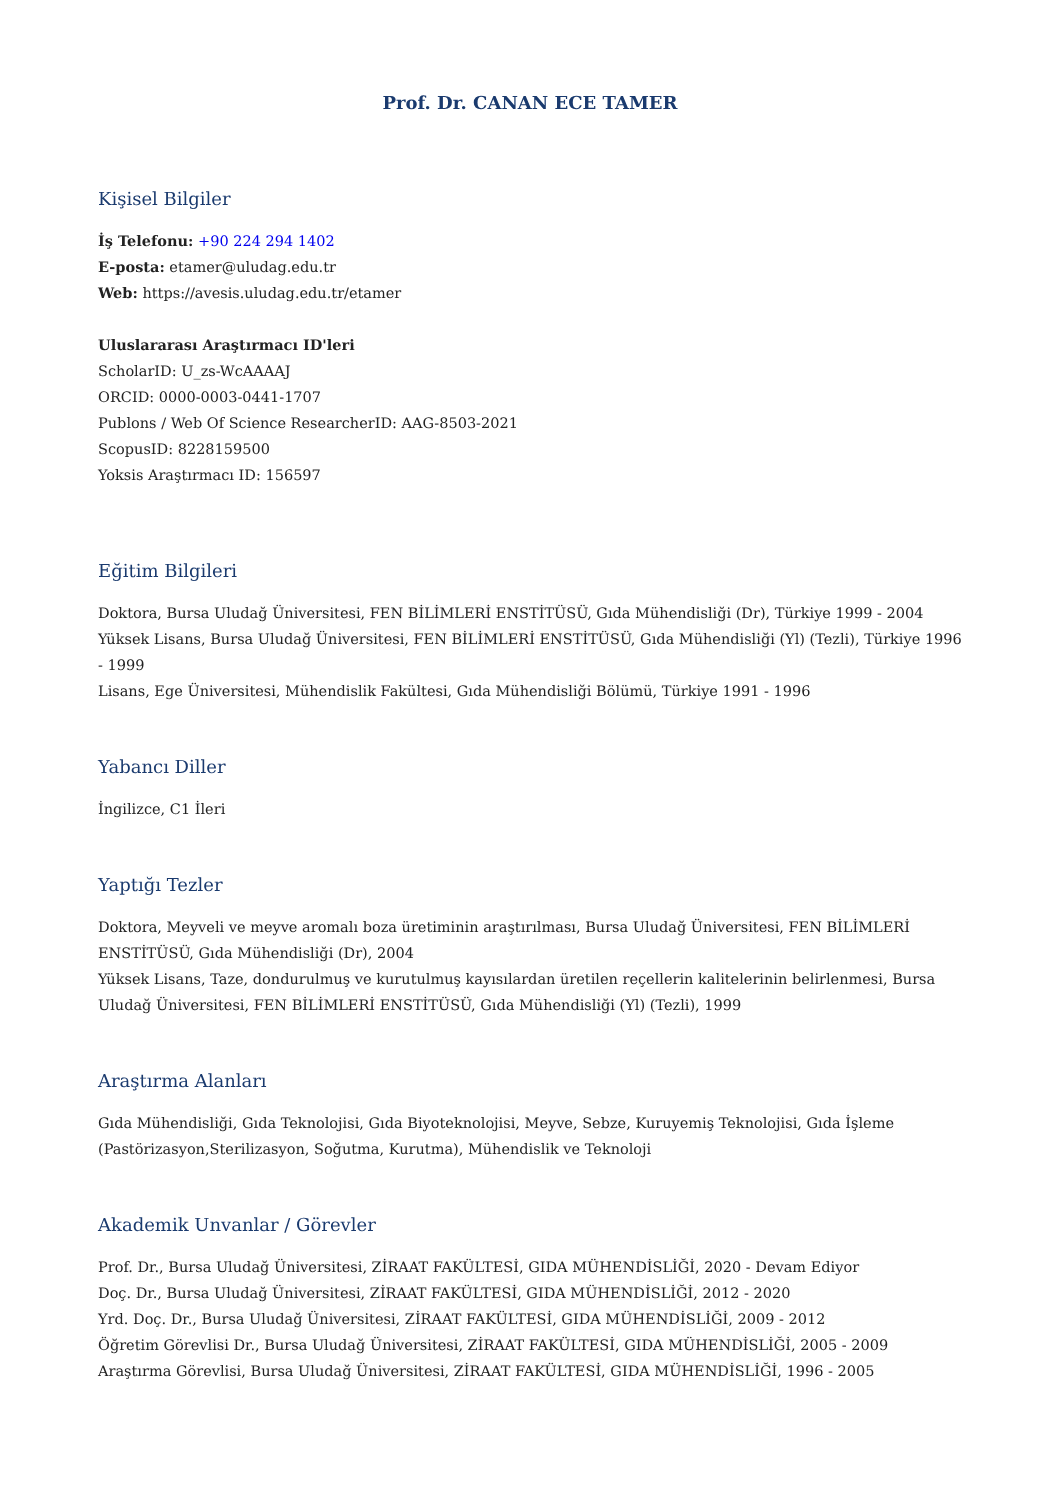Prof. Dr. CANAN ECE TAMER
Kişisel Bilgiler
İş Telefonu: +90 224 294 1402
E-posta: etamer@uludag.edu.tr
Web: https://avesis.uludag.edu.tr/etamer
Uluslararası Araştırmacı ID'leri
ScholarID: U_zs-WcAAAAJ
ORCID: 0000-0003-0441-1707
Publons / Web Of Science ResearcherID: AAG-8503-2021
ScopusID: 8228159500
Yoksis Araştırmacı ID: 156597
Eğitim Bilgileri
Doktora, Bursa Uludağ Üniversitesi, FEN BİLİMLERİ ENSTİTÜSÜ, Gıda Mühendisliği (Dr), Türkiye 1999 - 2004
Yüksek Lisans, Bursa Uludağ Üniversitesi, FEN BİLİMLERİ ENSTİTÜSÜ, Gıda Mühendisliği (Yl) (Tezli), Türkiye 1996 - 1999
Lisans, Ege Üniversitesi, Mühendislik Fakültesi, Gıda Mühendisliği Bölümü, Türkiye 1991 - 1996
Yabancı Diller
İngilizce, C1 İleri
Yaptığı Tezler
Doktora, Meyveli ve meyve aromalı boza üretiminin araştırılması, Bursa Uludağ Üniversitesi, FEN BİLİMLERİ ENSTİTÜSÜ, Gıda Mühendisliği (Dr), 2004
Yüksek Lisans, Taze, dondurulmuş ve kurutulmuş kayısılardan üretilen reçellerin kalitelerinin belirlenmesi, Bursa Uludağ Üniversitesi, FEN BİLİMLERİ ENSTİTÜSÜ, Gıda Mühendisliği (Yl) (Tezli), 1999
Araştırma Alanları
Gıda Mühendisliği, Gıda Teknolojisi, Gıda Biyoteknolojisi, Meyve, Sebze, Kuruyemiş Teknolojisi, Gıda İşleme (Pastörizasyon,Sterilizasyon, Soğutma, Kurutma), Mühendislik ve Teknoloji
Akademik Unvanlar / Görevler
Prof. Dr., Bursa Uludağ Üniversitesi, ZİRAAT FAKÜLTESİ, GIDA MÜHENDİSLİĞİ, 2020 - Devam Ediyor
Doç. Dr., Bursa Uludağ Üniversitesi, ZİRAAT FAKÜLTESİ, GIDA MÜHENDİSLİĞİ, 2012 - 2020
Yrd. Doç. Dr., Bursa Uludağ Üniversitesi, ZİRAAT FAKÜLTESİ, GIDA MÜHENDİSLİĞİ, 2009 - 2012
Öğretim Görevlisi Dr., Bursa Uludağ Üniversitesi, ZİRAAT FAKÜLTESİ, GIDA MÜHENDİSLİĞİ, 2005 - 2009
Araştırma Görevlisi, Bursa Uludağ Üniversitesi, ZİRAAT FAKÜLTESİ, GIDA MÜHENDİSLİĞİ, 1996 - 2005